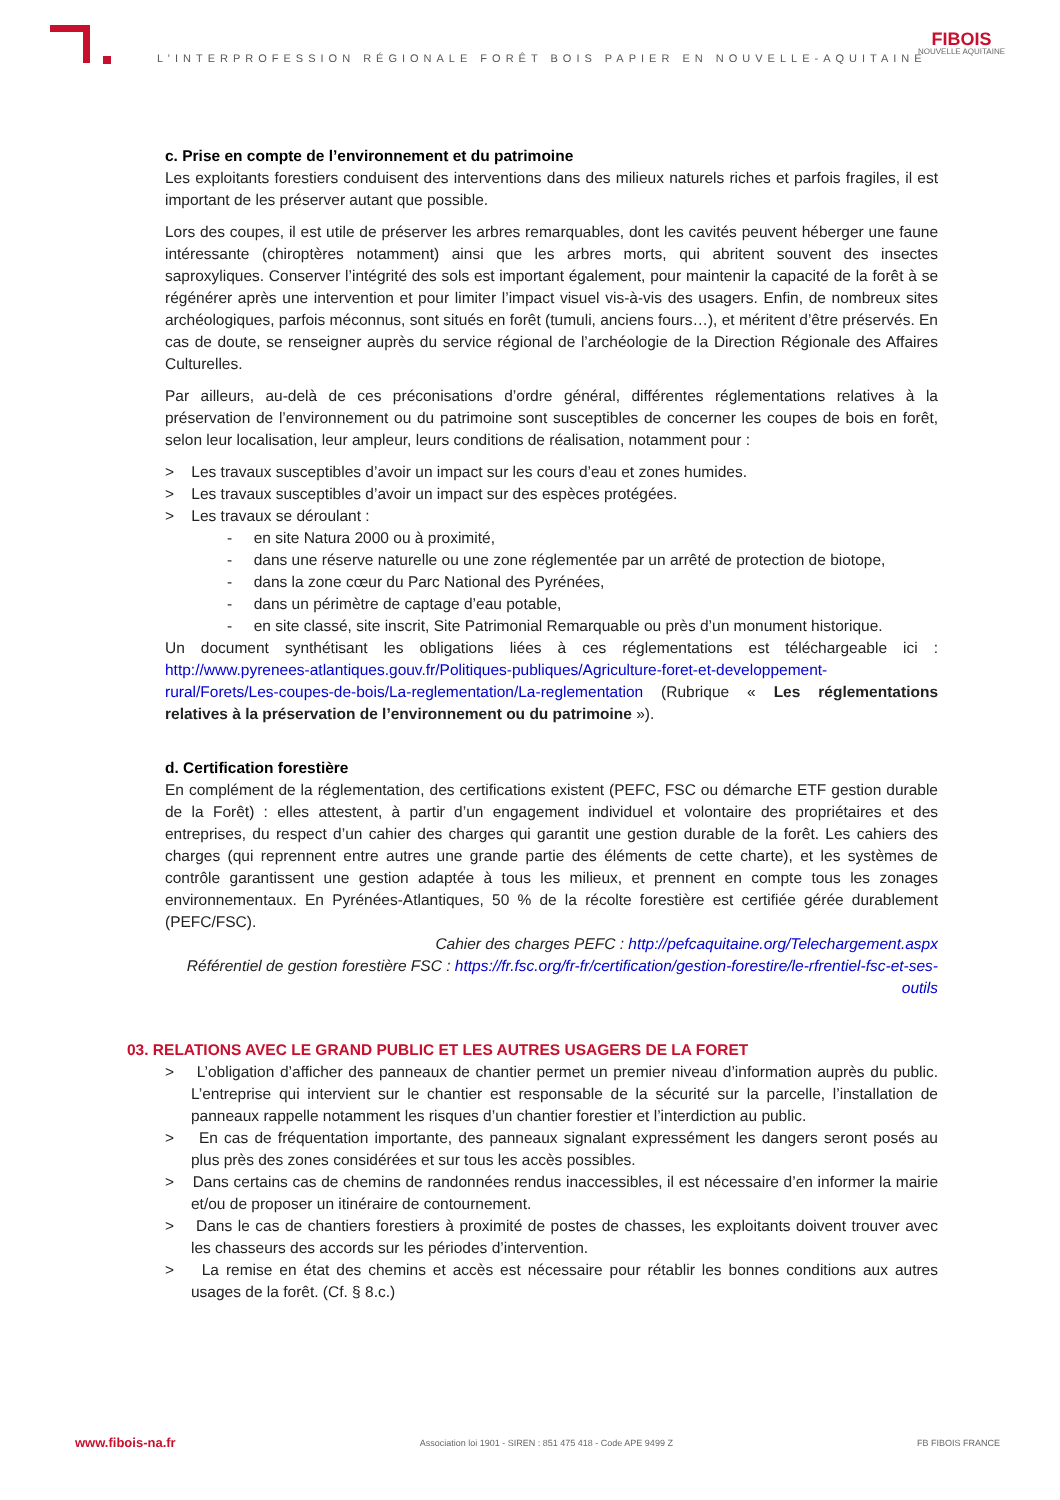L’INTERPROFESSION RÉGIONALE FORÊT BOIS PAPIER EN NOUVELLE-AQUITAINE
FIBOIS
NOUVELLE AQUITAINE
c. Prise en compte de l’environnement et du patrimoine
Les exploitants forestiers conduisent des interventions dans des milieux naturels riches et parfois fragiles, il est important de les préserver autant que possible.
Lors des coupes, il est utile de préserver les arbres remarquables, dont les cavités peuvent héberger une faune intéressante (chiroptères notamment) ainsi que les arbres morts, qui abritent souvent des insectes saproxyliques. Conserver l’intégrité des sols est important également, pour maintenir la capacité de la forêt à se régénérer après une intervention et pour limiter l’impact visuel vis-à-vis des usagers. Enfin, de nombreux sites archéologiques, parfois méconnus, sont situés en forêt (tumuli, anciens fours…), et méritent d’être préservés. En cas de doute, se renseigner auprès du service régional de l’archéologie de la Direction Régionale des Affaires Culturelles.
Par ailleurs, au-delà de ces préconisations d’ordre général, différentes réglementations relatives à la préservation de l’environnement ou du patrimoine sont susceptibles de concerner les coupes de bois en forêt, selon leur localisation, leur ampleur, leurs conditions de réalisation, notamment pour :
> Les travaux susceptibles d’avoir un impact sur les cours d’eau et zones humides.
> Les travaux susceptibles d’avoir un impact sur des espèces protégées.
> Les travaux se déroulant :
- en site Natura 2000 ou à proximité,
- dans une réserve naturelle ou une zone réglementée par un arrêté de protection de biotope,
- dans la zone cœur du Parc National des Pyrénées,
- dans un périmètre de captage d’eau potable,
- en site classé, site inscrit, Site Patrimonial Remarquable ou près d’un monument historique.
Un document synthétisant les obligations liées à ces réglementations est téléchargeable ici : http://www.pyrenees-atlantiques.gouv.fr/Politiques-publiques/Agriculture-foret-et-developpement-rural/Forets/Les-coupes-de-bois/La-reglementation/La-reglementation (Rubrique « Les réglementations relatives à la préservation de l’environnement ou du patrimoine »).
d. Certification forestière
En complément de la réglementation, des certifications existent (PEFC, FSC ou démarche ETF gestion durable de la Forêt) : elles attestent, à partir d’un engagement individuel et volontaire des propriétaires et des entreprises, du respect d’un cahier des charges qui garantit une gestion durable de la forêt. Les cahiers des charges (qui reprennent entre autres une grande partie des éléments de cette charte), et les systèmes de contrôle garantissent une gestion adaptée à tous les milieux, et prennent en compte tous les zonages environnementaux. En Pyrénées-Atlantiques, 50 % de la récolte forestière est certifiée gérée durablement (PEFC/FSC).
Cahier des charges PEFC : http://pefcaquitaine.org/Telechargement.aspx
Référentiel de gestion forestière FSC : https://fr.fsc.org/fr-fr/certification/gestion-forestire/le-rfrentiel-fsc-et-ses-outils
03. RELATIONS AVEC LE GRAND PUBLIC ET LES AUTRES USAGERS DE LA FORET
> L’obligation d’afficher des panneaux de chantier permet un premier niveau d’information auprès du public. L’entreprise qui intervient sur le chantier est responsable de la sécurité sur la parcelle, l’installation de panneaux rappelle notamment les risques d’un chantier forestier et l’interdiction au public.
> En cas de fréquentation importante, des panneaux signalant expressément les dangers seront posés au plus près des zones considérées et sur tous les accès possibles.
> Dans certains cas de chemins de randonnées rendus inaccessibles, il est nécessaire d’en informer la mairie et/ou de proposer un itinéraire de contournement.
> Dans le cas de chantiers forestiers à proximité de postes de chasses, les exploitants doivent trouver avec les chasseurs des accords sur les périodes d’intervention.
> La remise en état des chemins et accès est nécessaire pour rétablir les bonnes conditions aux autres usages de la forêt. (Cf. § 8.c.)
www.fibois-na.fr Association loi 1901 - SIREN : 851 475 418 - Code APE 9499 Z FB FIBOIS FRANCE